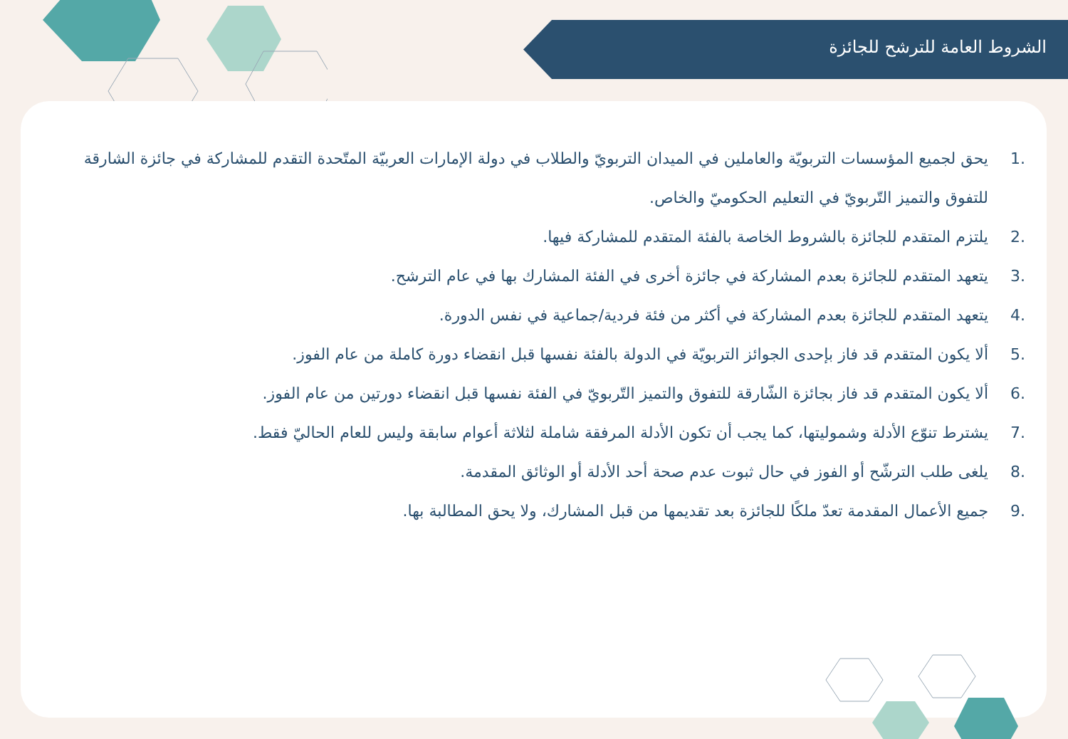الشروط العامة للترشح للجائزة
.1 يحق لجميع المؤسسات التربويّة والعاملين في الميدان التربويّ والطلاب في دولة الإمارات العربيّة المتّحدة التقدم للمشاركة في جائزة الشارقة للتفوق والتميز التّربويّ في التعليم الحكوميّ والخاص.
.2 يلتزم المتقدم للجائزة بالشروط الخاصة بالفئة المتقدم للمشاركة فيها.
.3 يتعهد المتقدم للجائزة بعدم المشاركة في جائزة أخرى في الفئة المشارك بها في عام الترشح.
.4 يتعهد المتقدم للجائزة بعدم المشاركة في أكثر من فئة فردية/جماعية في نفس الدورة.
.5 ألا يكون المتقدم قد فاز بإحدى الجوائز التربويّة في الدولة بالفئة نفسها قبل انقضاء دورة كاملة من عام الفوز.
.6 ألا يكون المتقدم قد فاز بجائزة الشّارقة للتفوق والتميز التّربويّ في الفئة نفسها قبل انقضاء دورتين من عام الفوز.
.7 يشترط تنوّع الأدلة وشموليتها، كما يجب أن تكون الأدلة المرفقة شاملة لثلاثة أعوام سابقة وليس للعام الحاليّ فقط.
.8 يلغى طلب الترشّح أو الفوز في حال ثبوت عدم صحة أحد الأدلة أو الوثائق المقدمة.
.9 جميع الأعمال المقدمة تعدّ ملكًا للجائزة بعد تقديمها من قبل المشارك، ولا يحق المطالبة بها.